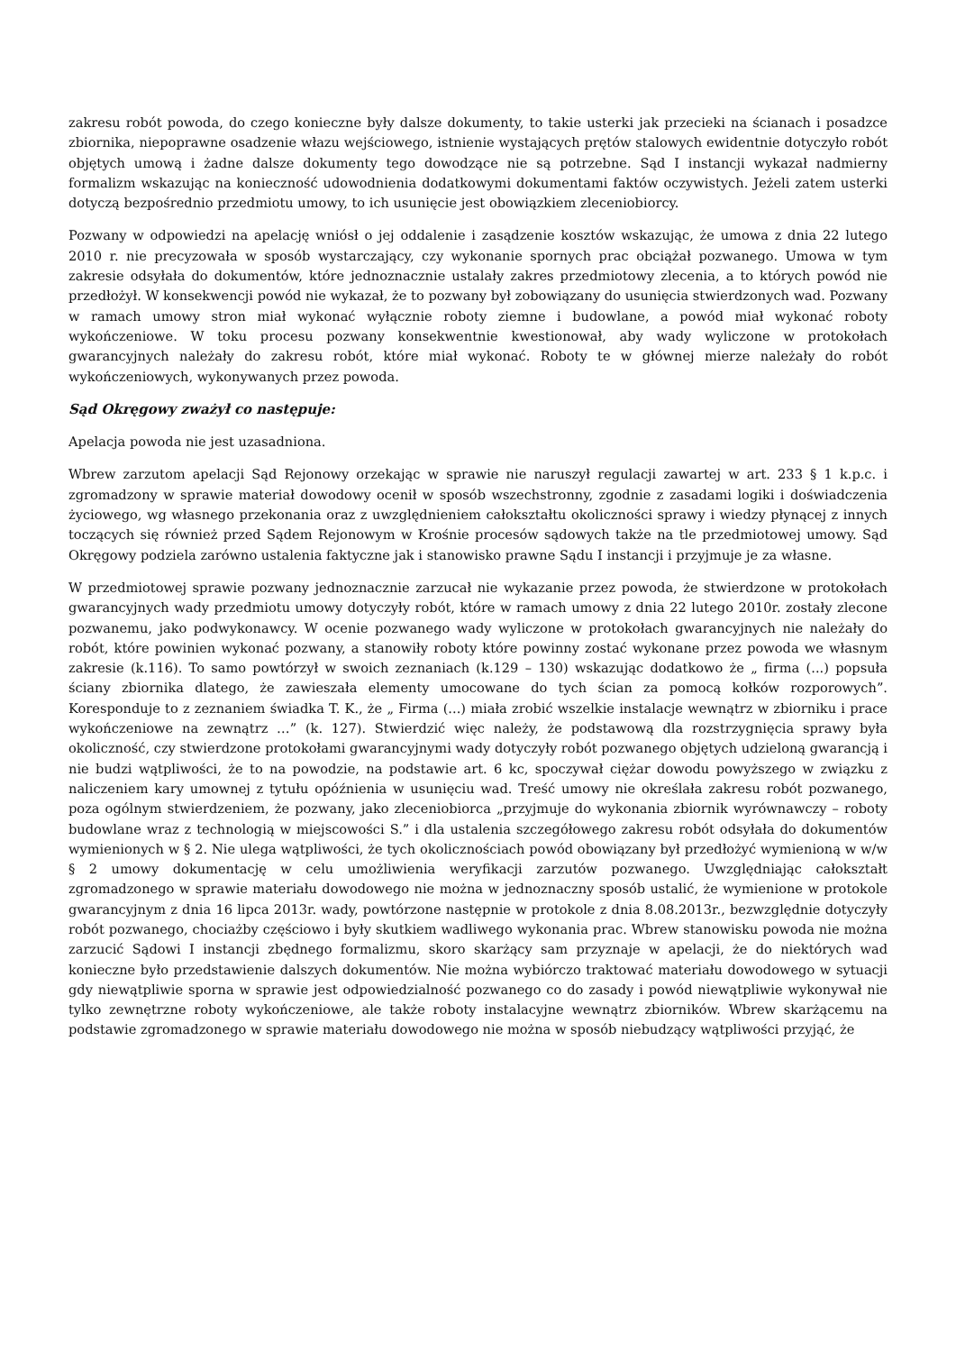zakresu robót powoda, do czego konieczne były dalsze dokumenty, to takie usterki jak przecieki na ścianach i posadzce zbiornika, niepoprawne osadzenie włazu wejściowego, istnienie wystających prętów stalowych ewidentnie dotyczyło robót objętych umową i żadne dalsze dokumenty tego dowodzące nie są potrzebne. Sąd I instancji wykazał nadmierny formalizm wskazując na konieczność udowodnienia dodatkowymi dokumentami faktów oczywistych. Jeżeli zatem usterki dotyczą bezpośrednio przedmiotu umowy, to ich usunięcie jest obowiązkiem zleceniobiorcy.
Pozwany w odpowiedzi na apelację wniósł o jej oddalenie i zasądzenie kosztów wskazując, że umowa z dnia 22 lutego 2010 r. nie precyzowała w sposób wystarczający, czy wykonanie spornych prac obciążał pozwanego. Umowa w tym zakresie odsyłała do dokumentów, które jednoznacznie ustalały zakres przedmiotowy zlecenia, a to których powód nie przedłożył. W konsekwencji powód nie wykazał, że to pozwany był zobowiązany do usunięcia stwierdzonych wad. Pozwany w ramach umowy stron miał wykonać wyłącznie roboty ziemne i budowlane, a powód miał wykonać roboty wykończeniowe. W toku procesu pozwany konsekwentnie kwestionował, aby wady wyliczone w protokołach gwarancyjnych należały do zakresu robót, które miał wykonać. Roboty te w głównej mierze należały do robót wykończeniowych, wykonywanych przez powoda.
Sąd Okręgowy zważył co następuje:
Apelacja powoda nie jest uzasadniona.
Wbrew zarzutom apelacji Sąd Rejonowy orzekając w sprawie nie naruszył regulacji zawartej w art. 233 § 1 k.p.c. i zgromadzony w sprawie materiał dowodowy ocenił w sposób wszechstronny, zgodnie z zasadami logiki i doświadczenia życiowego, wg własnego przekonania oraz z uwzględnieniem całokształtu okoliczności sprawy i wiedzy płynącej z innych toczących się również przed Sądem Rejonowym w Krośnie procesów sądowych także na tle przedmiotowej umowy. Sąd Okręgowy podziela zarówno ustalenia faktyczne jak i stanowisko prawne Sądu I instancji i przyjmuje je za własne.
W przedmiotowej sprawie pozwany jednoznacznie zarzucał nie wykazanie przez powoda, że stwierdzone w protokołach gwarancyjnych wady przedmiotu umowy dotyczyły robót, które w ramach umowy z dnia 22 lutego 2010r. zostały zlecone pozwanemu, jako podwykonawcy. W ocenie pozwanego wady wyliczone w protokołach gwarancyjnych nie należały do robót, które powinien wykonać pozwany, a stanowiły roboty które powinny zostać wykonane przez powoda we własnym zakresie (k.116). To samo powtórzył w swoich zeznaniach (k.129 – 130) wskazując dodatkowo że „ firma (...) popsuła ściany zbiornika dlatego, że zawieszała elementy umocowane do tych ścian za pomocą kołków rozporowych”. Koresponduje to z zeznaniem świadka T. K., że „ Firma (...) miała zrobić wszelkie instalacje wewnątrz w zbiorniku i prace wykończeniowe na zewnątrz …” (k. 127). Stwierdzić więc należy, że podstawową dla rozstrzygnięcia sprawy była okoliczność, czy stwierdzone protokołami gwarancyjnymi wady dotyczyły robót pozwanego objętych udzieloną gwarancją i nie budzi wątpliwości, że to na powodzie, na podstawie art. 6 kc, spoczywał ciężar dowodu powyższego w związku z naliczeniem kary umownej z tytułu opóźnienia w usunięciu wad. Treść umowy nie określała zakresu robót pozwanego, poza ogólnym stwierdzeniem, że pozwany, jako zleceniobiorca „przyjmuje do wykonania zbiornik wyrównawczy – roboty budowlane wraz z technologią w miejscowości S.” i dla ustalenia szczegółowego zakresu robót odsyłała do dokumentów wymienionych w § 2. Nie ulega wątpliwości, że tych okolicznościach powód obowiązany był przedłożyć wymienioną w w/w § 2 umowy dokumentację w celu umożliwienia weryfikacji zarzutów pozwanego. Uwzględniając całokształt zgromadzonego w sprawie materiału dowodowego nie można w jednoznaczny sposób ustalić, że wymienione w protokole gwarancyjnym z dnia 16 lipca 2013r. wady, powtórzone następnie w protokole z dnia 8.08.2013r., bezwzględnie dotyczyły robót pozwanego, chociażby częściowo i były skutkiem wadliwego wykonania prac. Wbrew stanowisku powoda nie można zarzucić Sądowi I instancji zbędnego formalizmu, skoro skarżący sam przyznaje w apelacji, że do niektórych wad konieczne było przedstawienie dalszych dokumentów. Nie można wybiórczo traktować materiału dowodowego w sytuacji gdy niewątpliwie sporna w sprawie jest odpowiedzialność pozwanego co do zasady i powód niewątpliwie wykonywał nie tylko zewnętrzne roboty wykończeniowe, ale także roboty instalacyjne wewnątrz zbiorników. Wbrew skarżącemu na podstawie zgromadzonego w sprawie materiału dowodowego nie można w sposób niebudzący wątpliwości przyjąć, że